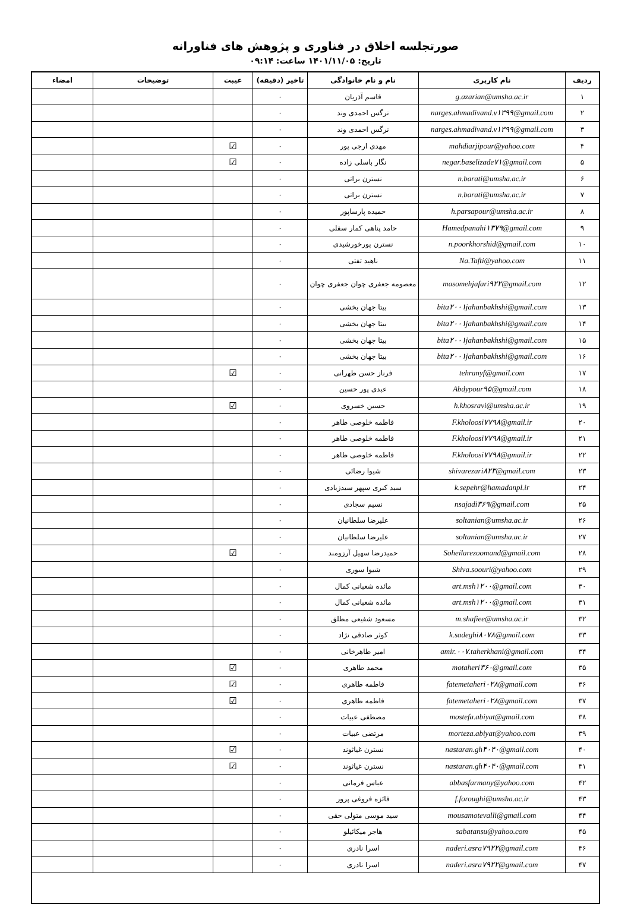صورتجلسه اخلاق در فناوری و پژوهش های فناورانه
تاریخ: ۱۴۰۱/۱۱/۰۵ ساعت: ۰۹:۱۴
| ردیف | نام کاربری | نام و نام خانوادگی | تاخیر (دقیقه) | غیبت | توضیحات | امضاء |
| --- | --- | --- | --- | --- | --- | --- |
| ۱ | g.azarian@umsha.ac.ir | قاسم آذریان | ۰ | | | |
| ۲ | narges.ahmadivand.v۱۳۹۹@gmail.com | نرگس احمدی وند | ۰ | | | |
| ۳ | narges.ahmadivand.v۱۳۹۹@gmail.com | نرگس احمدی وند | ۰ | | | |
| ۴ | mahdiarjipour@yahoo.com | مهدی ارجی پور | ۰ | ☑ | | |
| ۵ | negar.baselizade۷۱@gmail.com | نگار باسلی زاده | ۰ | ☑ | | |
| ۶ | n.barati@umsha.ac.ir | نسترن براتی | ۰ | | | |
| ۷ | n.barati@umsha.ac.ir | نسترن براتی | ۰ | | | |
| ۸ | h.parsapour@umsha.ac.ir | حمیده پارساپور | ۰ | | | |
| ۹ | Hamedpanahi۱۳۷۹@gmail.com | حامد پناهی کمار سفلی | ۰ | | | |
| ۱۰ | n.poorkhorshid@gmail.com | نسترن پورخورشیدی | ۰ | | | |
| ۱۱ | Na.Tafti@yahoo.com | ناهید تفتی | ۰ | | | |
| ۱۲ | masomehjafari۹۲۲@gmail.com | معصومه جعفری چوان جعفری چوان | ۰ | | | |
| ۱۳ | bita۲۰۰۱jahanbakhshi@gmail.com | بیتا جهان بخشی | ۰ | | | |
| ۱۴ | bita۲۰۰۱jahanbakhshi@gmail.com | بیتا جهان بخشی | ۰ | | | |
| ۱۵ | bita۲۰۰۱jahanbakhshi@gmail.com | بیتا جهان بخشی | ۰ | | | |
| ۱۶ | bita۲۰۰۱jahanbakhshi@gmail.com | بیتا جهان بخشی | ۰ | | | |
| ۱۷ | tehranyf@gmail.com | فرناز حسن طهرانی | ۰ | ☑ | | |
| ۱۸ | Abdypour۹۵@gmail.com | عبدی پور حسین | ۰ | | | |
| ۱۹ | h.khosravi@umsha.ac.ir | حسین خسروی | ۰ | ☑ | | |
| ۲۰ | F.kholoosi۷۷۹۸@gmail.ir | فاطمه خلوصی طاهر | ۰ | | | |
| ۲۱ | F.kholoosi۷۷۹۸@gmail.ir | فاطمه خلوصی طاهر | ۰ | | | |
| ۲۲ | F.kholoosi۷۷۹۸@gmail.ir | فاطمه خلوصی طاهر | ۰ | | | |
| ۲۳ | shivarezari۸۲۳@gmail.com | شیوا رضائی | ۰ | | | |
| ۲۴ | k.sepehr@hamadanpl.ir | سید کبری سپهر سیدزیادی | ۰ | | | |
| ۲۵ | nsajadi۳۶۹@gmail.com | نسیم سجادی | ۰ | | | |
| ۲۶ | soltanian@umsha.ac.ir | علیرضا سلطانیان | ۰ | | | |
| ۲۷ | soltanian@umsha.ac.ir | علیرضا سلطانیان | ۰ | | | |
| ۲۸ | Soheilarezoomand@gmail.com | حمیدرضا سهیل آرزومند | ۰ | ☑ | | |
| ۲۹ | Shiva.soouri@yahoo.com | شیوا سوری | ۰ | | | |
| ۳۰ | art.msh۱۲۰۰@gmail.com | مائده شعبانی کمال | ۰ | | | |
| ۳۱ | art.msh۱۲۰۰@gmail.com | مائده شعبانی کمال | ۰ | | | |
| ۳۲ | m.shafiee@umsha.ac.ir | مسعود شفیعی مطلق | ۰ | | | |
| ۳۳ | k.sadeghi۸۰۷۸@gmail.com | کوثر صادقی نژاد | ۰ | | | |
| ۳۴ | amir.۰۰۷.taherkhani@gmail.com | امیر طاهرخانی | ۰ | | | |
| ۳۵ | motaheri۳۶۰@gmail.com | محمد طاهری | ۰ | ☑ | | |
| ۳۶ | fatemetaheri۰۲۸@gmail.com | فاطمه طاهری | ۰ | ☑ | | |
| ۳۷ | fatemetaheri۰۲۸@gmail.com | فاطمه طاهری | ۰ | ☑ | | |
| ۳۸ | mostefa.abiyat@gmail.com | مصطفی عبیات | ۰ | | | |
| ۳۹ | morteza.abiyat@yahoo.com | مرتضی عبیات | ۰ | | | |
| ۴۰ | nastaran.gh۴۰۴۰@gmail.com | نسترن غیاثوند | ۰ | ☑ | | |
| ۴۱ | nastaran.gh۴۰۴۰@gmail.com | نسترن غیاثوند | ۰ | ☑ | | |
| ۴۲ | abbasfarmany@yahoo.com | عباس فرمانی | ۰ | | | |
| ۴۳ | f.foroughi@umsha.ac.ir | فائزه فروغی پرور | ۰ | | | |
| ۴۴ | mousamotevalli@gmail.com | سید موسی متولی حقی | ۰ | | | |
| ۴۵ | sabatansu@yahoo.com | هاجر میکائیلو | ۰ | | | |
| ۴۶ | naderi.asra۷۹۲۲@gmail.com | اسرا نادری | ۰ | | | |
| ۴۷ | naderi.asra۷۹۲۲@gmail.com | اسرا نادری | ۰ | | | |